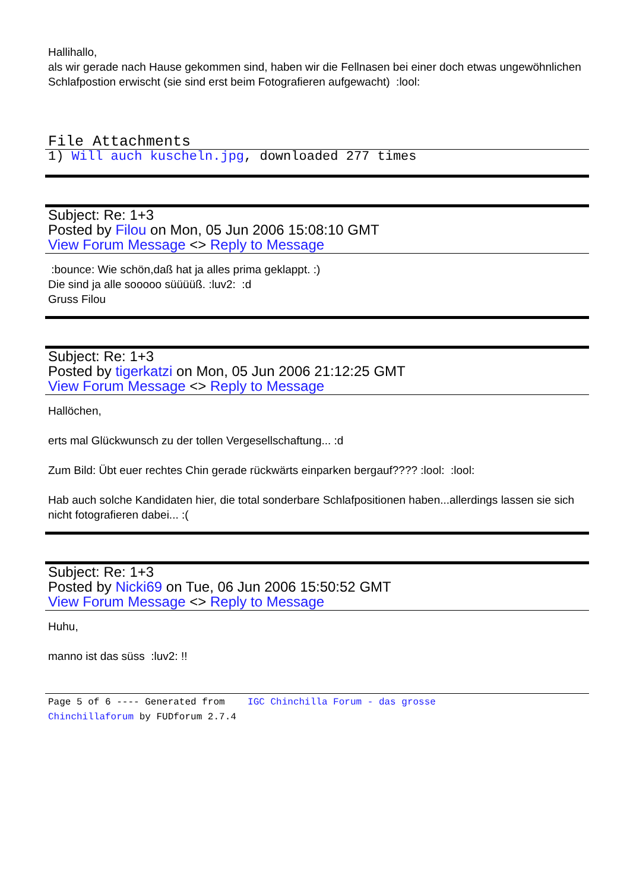Hallihallo,
als wir gerade nach Hause gekommen sind, haben wir die Fellnasen bei einer doch etwas ungewöhnlichen Schlafpostion erwischt (sie sind erst beim Fotografieren aufgewacht) :lool:
File Attachments
1) Will auch kuscheln.jpg, downloaded 277 times
Subject: Re: 1+3
Posted by Filou on Mon, 05 Jun 2006 15:08:10 GMT
View Forum Message <> Reply to Message
:bounce: Wie schön,daß hat ja alles prima geklappt. :)
Die sind ja alle sooooo süüüüß. :luv2: :d
Gruss Filou
Subject: Re: 1+3
Posted by tigerkatzi on Mon, 05 Jun 2006 21:12:25 GMT
View Forum Message <> Reply to Message
Hallöchen,
erts mal Glückwunsch zu der tollen Vergesellschaftung... :d
Zum Bild: Übt euer rechtes Chin gerade rückwärts einparken bergauf???? :lool: :lool:
Hab auch solche Kandidaten hier, die total sonderbare Schlafpositionen haben...allerdings lassen sie sich nicht fotografieren dabei... :(
Subject: Re: 1+3
Posted by Nicki69 on Tue, 06 Jun 2006 15:50:52 GMT
View Forum Message <> Reply to Message
Huhu,
manno ist das süss :luv2: !!
Page 5 of 6 ---- Generated from IGC Chinchilla Forum - das grosse Chinchillaforum by FUDforum 2.7.4